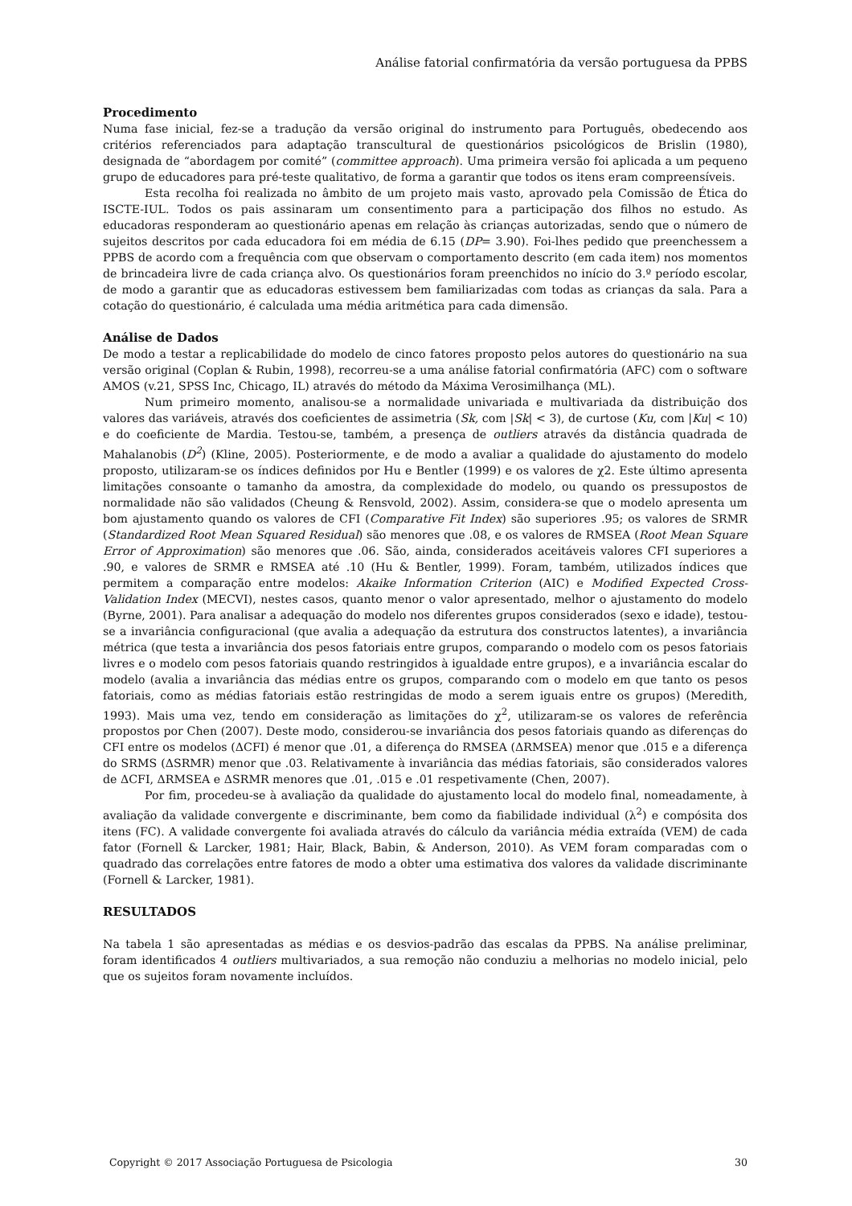Análise fatorial confirmatória da versão portuguesa da PPBS
Procedimento
Numa fase inicial, fez-se a tradução da versão original do instrumento para Português, obedecendo aos critérios referenciados para adaptação transcultural de questionários psicológicos de Brislin (1980), designada de “abordagem por comité” (committee approach). Uma primeira versão foi aplicada a um pequeno grupo de educadores para pré-teste qualitativo, de forma a garantir que todos os itens eram compreensíveis.
Esta recolha foi realizada no âmbito de um projeto mais vasto, aprovado pela Comissão de Ética do ISCTE-IUL. Todos os pais assinaram um consentimento para a participação dos filhos no estudo. As educadoras responderam ao questionário apenas em relação às crianças autorizadas, sendo que o número de sujeitos descritos por cada educadora foi em média de 6.15 (DP= 3.90). Foi-lhes pedido que preenchessem a PPBS de acordo com a frequência com que observam o comportamento descrito (em cada item) nos momentos de brincadeira livre de cada criança alvo. Os questionários foram preenchidos no início do 3.º período escolar, de modo a garantir que as educadoras estivessem bem familiarizadas com todas as crianças da sala. Para a cotação do questionário, é calculada uma média aritmética para cada dimensão.
Análise de Dados
De modo a testar a replicabilidade do modelo de cinco fatores proposto pelos autores do questionário na sua versão original (Coplan & Rubin, 1998), recorreu-se a uma análise fatorial confirmatória (AFC) com o software AMOS (v.21, SPSS Inc, Chicago, IL) através do método da Máxima Verosimilhança (ML).
Num primeiro momento, analisou-se a normalidade univariada e multivariada da distribuição dos valores das variáveis, através dos coeficientes de assimetria (Sk, com |Sk| < 3), de curtose (Ku, com |Ku| < 10) e do coeficiente de Mardia. Testou-se, também, a presença de outliers através da distância quadrada de Mahalanobis (D<sup>2</sup>) (Kline, 2005). Posteriormente, e de modo a avaliar a qualidade do ajustamento do modelo proposto, utilizaram-se os índices definidos por Hu e Bentler (1999) e os valores de χ2. Este último apresenta limitações consoante o tamanho da amostra, da complexidade do modelo, ou quando os pressupostos de normalidade não são validados (Cheung & Rensvold, 2002). Assim, considera-se que o modelo apresenta um bom ajustamento quando os valores de CFI (Comparative Fit Index) são superiores .95; os valores de SRMR (Standardized Root Mean Squared Residual) são menores que .08, e os valores de RMSEA (Root Mean Square Error of Approximation) são menores que .06. São, ainda, considerados aceitáveis valores CFI superiores a .90, e valores de SRMR e RMSEA até .10 (Hu & Bentler, 1999). Foram, também, utilizados índices que permitem a comparação entre modelos: Akaike Information Criterion (AIC) e Modified Expected Cross-Validation Index (MECVI), nestes casos, quanto menor o valor apresentado, melhor o ajustamento do modelo (Byrne, 2001). Para analisar a adequação do modelo nos diferentes grupos considerados (sexo e idade), testou-se a invariância configuracional (que avalia a adequação da estrutura dos constructos latentes), a invariância métrica (que testa a invariância dos pesos fatoriais entre grupos, comparando o modelo com os pesos fatoriais livres e o modelo com pesos fatoriais quando restringidos à igualdade entre grupos), e a invariância escalar do modelo (avalia a invariância das médias entre os grupos, comparando com o modelo em que tanto os pesos fatoriais, como as médias fatoriais estão restringidas de modo a serem iguais entre os grupos) (Meredith, 1993). Mais uma vez, tendo em consideração as limitações do χ<sup>2</sup>, utilizaram-se os valores de referência propostos por Chen (2007). Deste modo, considerou-se invariância dos pesos fatoriais quando as diferenças do CFI entre os modelos (ΔCFI) é menor que .01, a diferença do RMSEA (ΔRMSEA) menor que .015 e a diferença do SRMS (ΔSRMR) menor que .03. Relativamente à invariância das médias fatoriais, são considerados valores de ΔCFI, ΔRMSEA e ΔSRMR menores que .01, .015 e .01 respetivamente (Chen, 2007).
Por fim, procedeu-se à avaliação da qualidade do ajustamento local do modelo final, nomeadamente, à avaliação da validade convergente e discriminante, bem como da fiabilidade individual (λ<sup>2</sup>) e compósita dos itens (FC). A validade convergente foi avaliada através do cálculo da variância média extraída (VEM) de cada fator (Fornell & Larcker, 1981; Hair, Black, Babin, & Anderson, 2010). As VEM foram comparadas com o quadrado das correlações entre fatores de modo a obter uma estimativa dos valores da validade discriminante (Fornell & Larcker, 1981).
RESULTADOS
Na tabela 1 são apresentadas as médias e os desvios-padrão das escalas da PPBS. Na análise preliminar, foram identificados 4 outliers multivariados, a sua remoção não conduziu a melhorias no modelo inicial, pelo que os sujeitos foram novamente incluídos.
Copyright © 2017 Associação Portuguesa de Psicologia 30